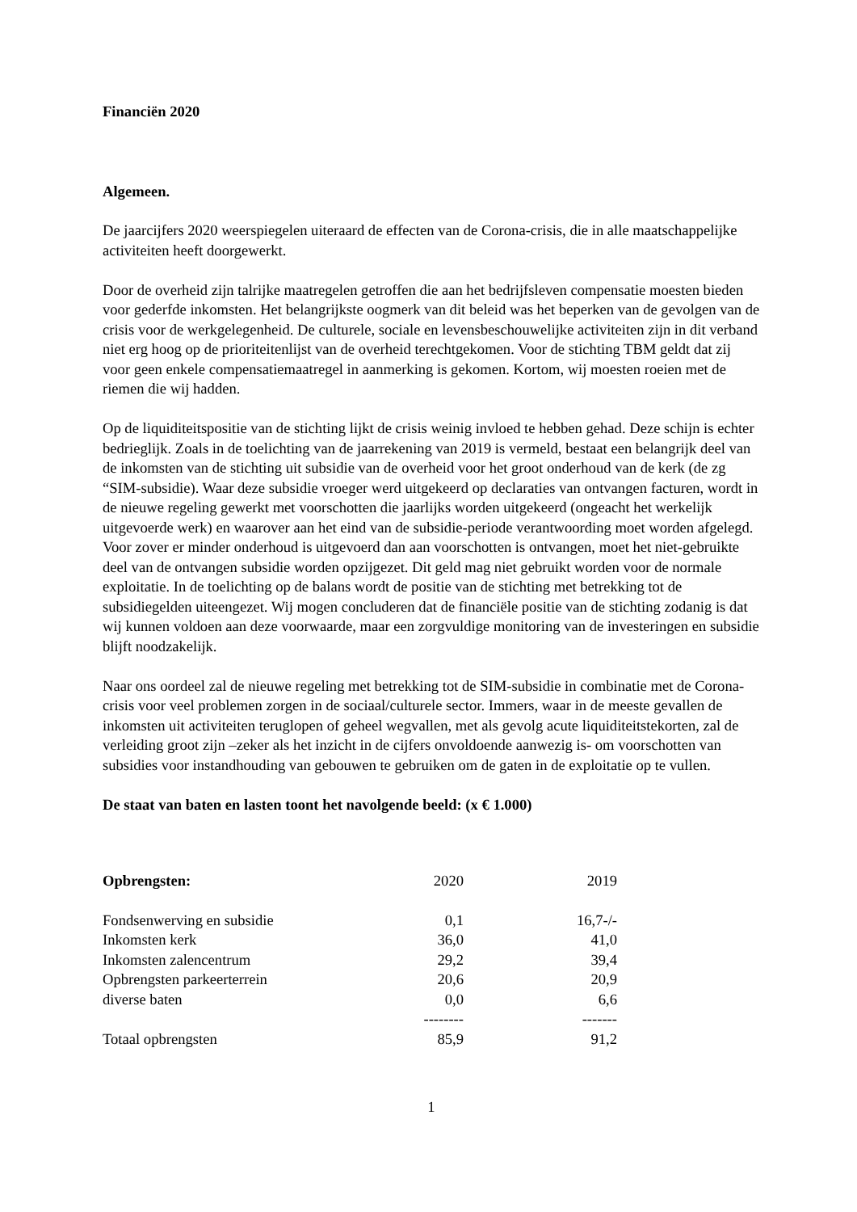Financiën 2020
Algemeen.
De jaarcijfers 2020 weerspiegelen uiteraard de effecten van de Corona-crisis, die in alle maatschappelijke activiteiten heeft doorgewerkt.
Door de overheid zijn talrijke maatregelen getroffen die aan het bedrijfsleven compensatie moesten bieden voor gederfde inkomsten. Het belangrijkste oogmerk van dit beleid was het beperken van de gevolgen van de crisis voor de werkgelegenheid. De culturele, sociale en levensbeschouwelijke activiteiten zijn in dit verband niet erg hoog op de prioriteitenlijst van de overheid terechtgekomen. Voor de stichting TBM geldt dat zij voor geen enkele compensatiemaatregel in aanmerking is gekomen. Kortom, wij moesten roeien met de riemen die wij hadden.
Op de liquiditeitspositie van de stichting lijkt de crisis weinig invloed te hebben gehad. Deze schijn is echter bedrieglijk. Zoals in de toelichting van de jaarrekening van 2019 is vermeld, bestaat een belangrijk deel van de inkomsten van de stichting uit subsidie van de overheid voor het groot onderhoud van de kerk (de zg “SIM-subsidie). Waar deze subsidie vroeger werd uitgekeerd op declaraties van ontvangen facturen, wordt in de nieuwe regeling gewerkt met voorschotten die jaarlijks worden uitgekeerd (ongeacht het werkelijk uitgevoerde werk) en waarover aan het eind van de subsidie-periode verantwoording moet worden afgelegd. Voor zover er minder onderhoud is uitgevoerd dan aan voorschotten is ontvangen, moet het niet-gebruikte deel van de ontvangen subsidie worden opzijgezet. Dit geld mag niet gebruikt worden voor de normale exploitatie. In de toelichting op de balans wordt de positie van de stichting met betrekking tot de subsidiegelden uiteengezet. Wij mogen concluderen dat de financiële positie van de stichting zodanig is dat wij kunnen voldoen aan deze voorwaarde, maar een zorgvuldige monitoring van de investeringen en subsidie blijft noodzakelijk.
Naar ons oordeel zal de nieuwe regeling met betrekking tot de SIM-subsidie in combinatie met de Corona-crisis voor veel problemen zorgen in de sociaal/culturele sector. Immers, waar in de meeste gevallen de inkomsten uit activiteiten teruglopen of geheel wegvallen, met als gevolg acute liquiditeitstekorten, zal de verleiding groot zijn –zeker als het inzicht in de cijfers onvoldoende aanwezig is- om voorschotten van subsidies voor instandhouding van gebouwen te gebruiken om de gaten in de exploitatie op te vullen.
De staat van baten en lasten toont het navolgende beeld: (x € 1.000)
| Opbrengsten: | 2020 | 2019 |
| --- | --- | --- |
| Fondsenwerving en subsidie | 0,1 | 16,7-/- |
| Inkomsten kerk | 36,0 | 41,0 |
| Inkomsten zalencentrum | 29,2 | 39,4 |
| Opbrengsten parkeerterrein | 20,6 | 20,9 |
| diverse baten | 0,0 | 6,6 |
| | -------- | ------- |
| Totaal opbrengsten | 85,9 | 91,2 |
1